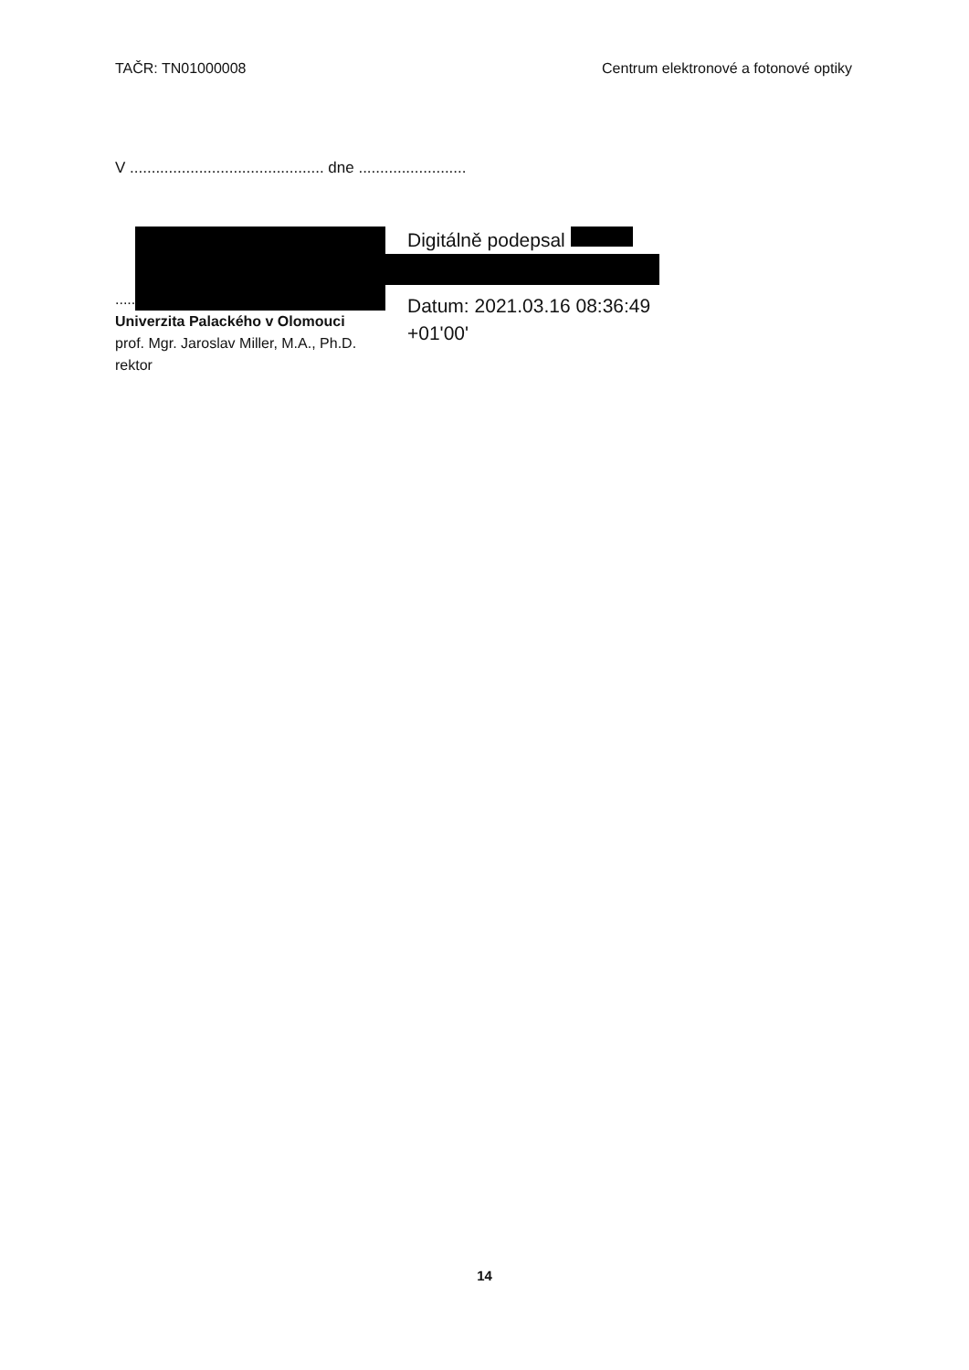TAČR: TN01000008 Centrum elektronové a fotonové optiky
V ............................................. dne .........................
.....
Univerzita Palackého v Olomouci
prof. Mgr. Jaroslav Miller, M.A., Ph.D.
rektor
Digitálně podepsal
Datum: 2021.03.16 08:36:49
+01'00'
14